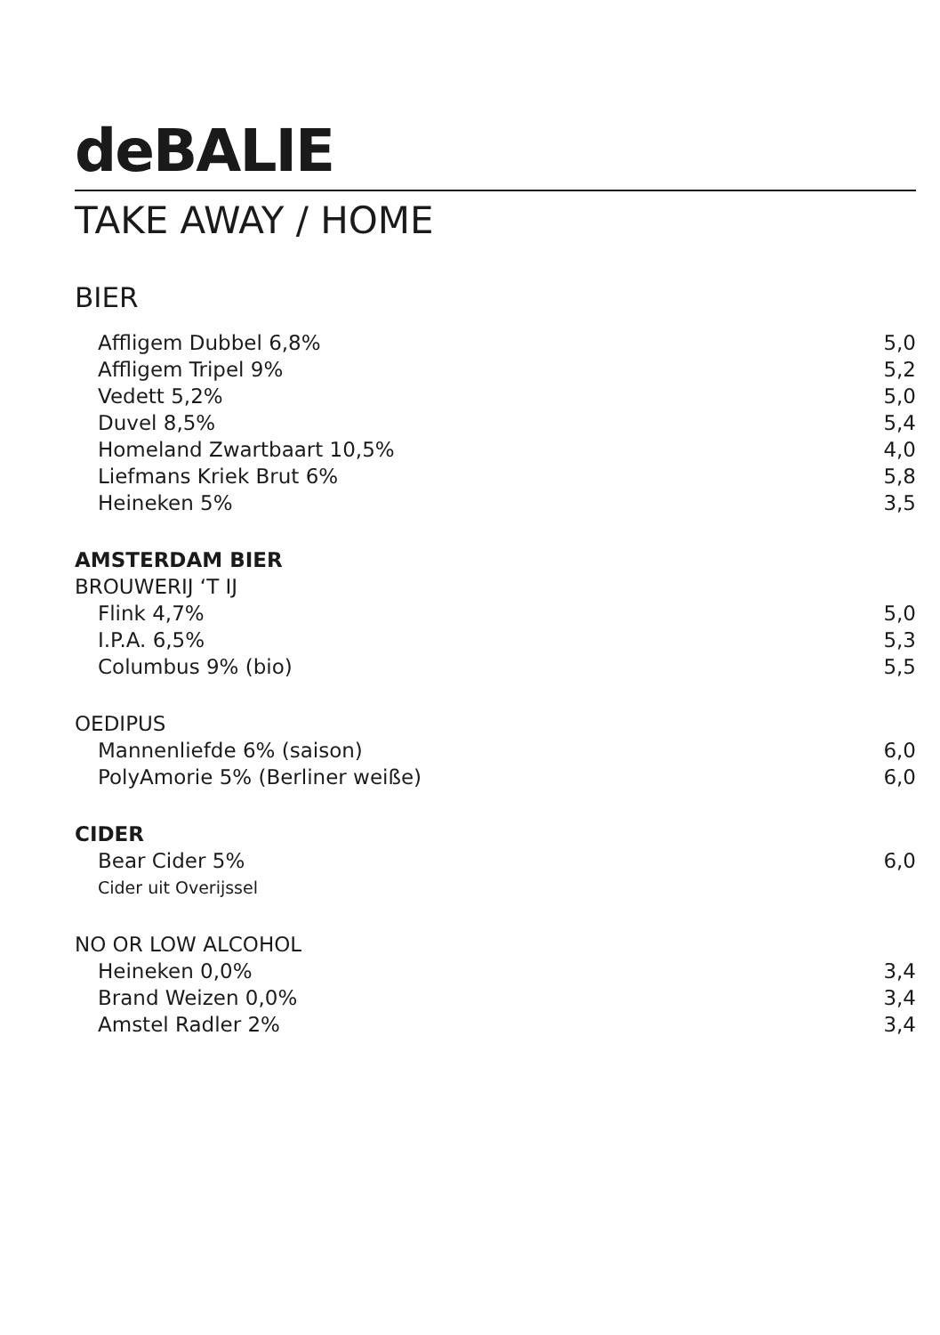deBALIE
TAKE AWAY / HOME
BIER
| Affligem Dubbel 6,8% | 5,0 |
| Affligem Tripel 9% | 5,2 |
| Vedett 5,2% | 5,0 |
| Duvel 8,5% | 5,4 |
| Homeland Zwartbaart 10,5% | 4,0 |
| Liefmans Kriek Brut 6% | 5,8 |
| Heineken 5% | 3,5 |
| AMSTERDAM BIER | |
| BROUWERIJ ‘T IJ | |
| Flink 4,7% | 5,0 |
| I.P.A. 6,5% | 5,3 |
| Columbus 9% (bio) | 5,5 |
| OEDIPUS | |
| Mannenliefde 6% (saison) | 6,0 |
| PolyAmorie 5% (Berliner weiße) | 6,0 |
| CIDER | |
| Bear Cider 5% | 6,0 |
| Cider uit Overijssel | |
| NO OR LOW ALCOHOL | |
| Heineken 0,0% | 3,4 |
| Brand Weizen 0,0% | 3,4 |
| Amstel Radler 2% | 3,4 |